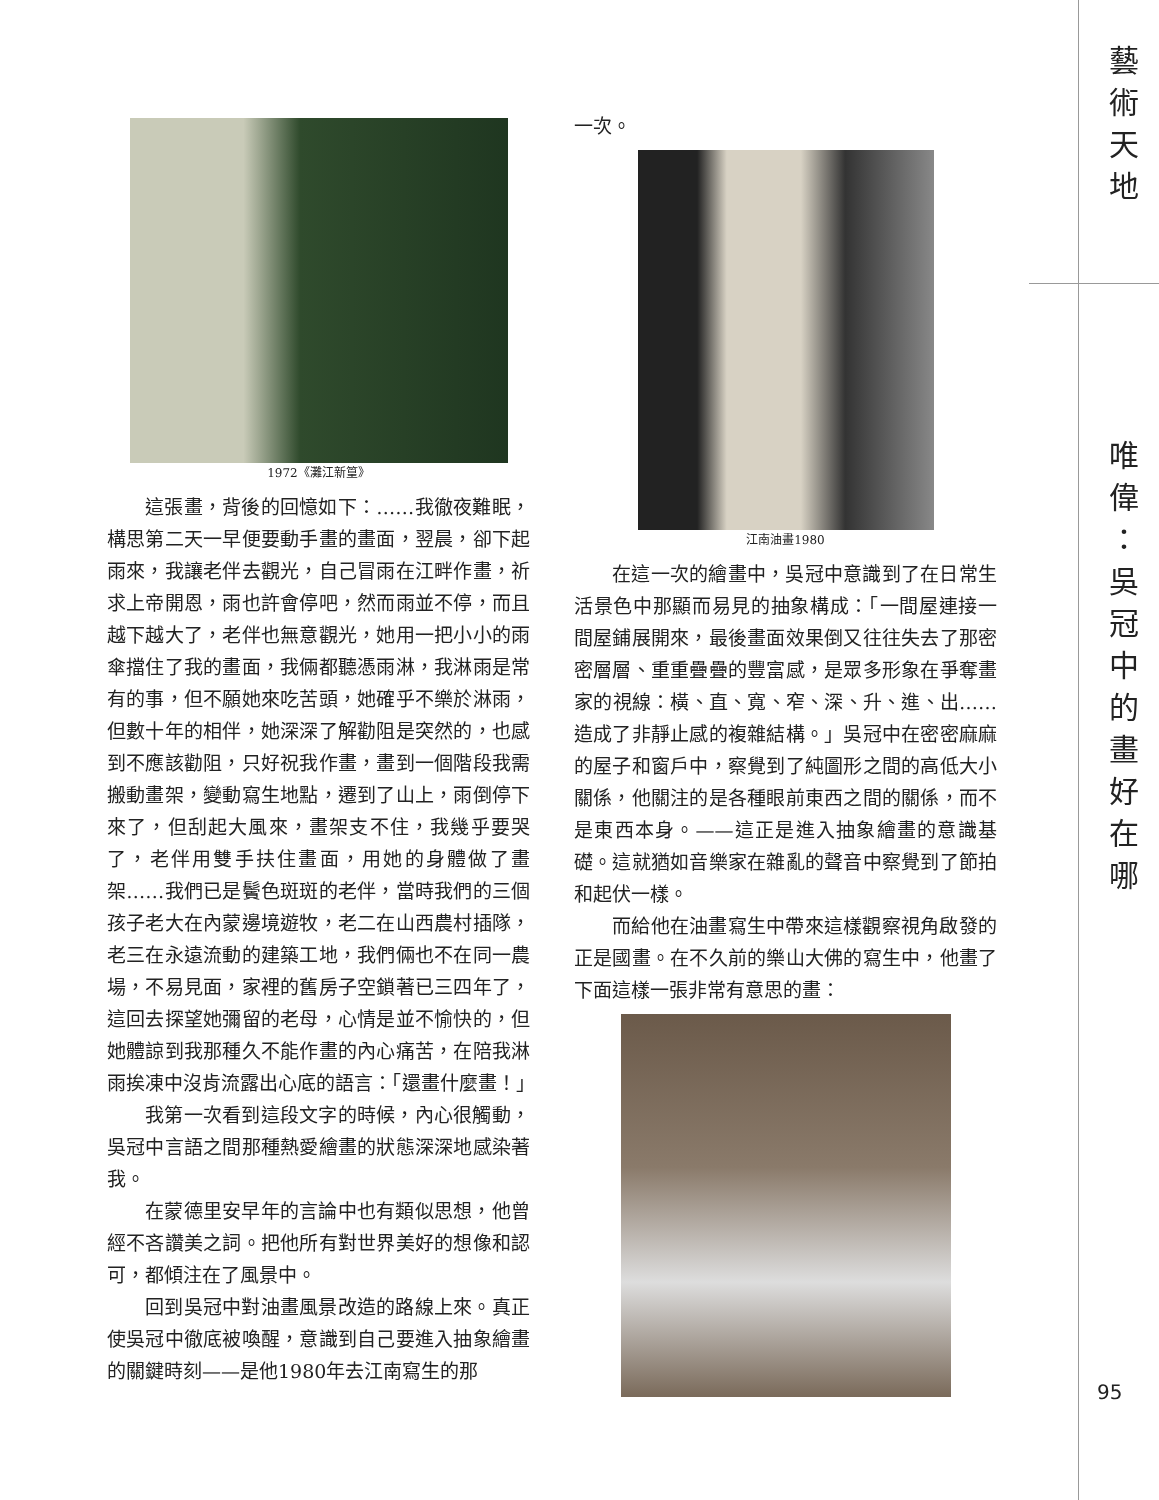1972《灘江新篁》
這張畫，背後的回憶如下：……我徹夜難眠，構思第二天一早便要動手畫的畫面，翌晨，卻下起雨來，我讓老伴去觀光，自己冒雨在江畔作畫，祈求上帝開恩，雨也許會停吧，然而雨並不停，而且越下越大了，老伴也無意觀光，她用一把小小的雨傘擋住了我的畫面，我倆都聽憑雨淋，我淋雨是常有的事，但不願她來吃苦頭，她確乎不樂於淋雨，但數十年的相伴，她深深了解勸阻是突然的，也感到不應該勸阻，只好祝我作畫，畫到一個階段我需搬動畫架，變動寫生地點，遷到了山上，雨倒停下來了，但刮起大風來，畫架支不住，我幾乎要哭了，老伴用雙手扶住畫面，用她的身體做了畫架……我們已是鬢色斑斑的老伴，當時我們的三個孩子老大在內蒙邊境遊牧，老二在山西農村插隊，老三在永遠流動的建築工地，我們倆也不在同一農場，不易見面，家裡的舊房子空鎖著已三四年了，這回去探望她彌留的老母，心情是並不愉快的，但她體諒到我那種久不能作畫的內心痛苦，在陪我淋雨挨凍中沒肯流露出心底的語言：「還畫什麼畫！」
我第一次看到這段文字的時候，內心很觸動，吳冠中言語之間那種熱愛繪畫的狀態深深地感染著我。
在蒙德里安早年的言論中也有類似思想，他曾經不吝讚美之詞。把他所有對世界美好的想像和認可，都傾注在了風景中。
回到吳冠中對油畫風景改造的路線上來。真正使吳冠中徹底被喚醒，意識到自己要進入抽象繪畫的關鍵時刻——是他1980年去江南寫生的那
一次。
江南油畫1980
在這一次的繪畫中，吳冠中意識到了在日常生活景色中那顯而易見的抽象構成：「一間屋連接一間屋鋪展開來，最後畫面效果倒又往往失去了那密密層層、重重疊疊的豐富感，是眾多形象在爭奪畫家的視線：橫、直、寬、窄、深、升、進、出……造成了非靜止感的複雜結構。」吳冠中在密密麻麻的屋子和窗戶中，察覺到了純圖形之間的高低大小關係，他關注的是各種眼前東西之間的關係，而不是東西本身。——這正是進入抽象繪畫的意識基礎。這就猶如音樂家在雜亂的聲音中察覺到了節拍和起伏一樣。
而給他在油畫寫生中帶來這樣觀察視角啟發的正是國畫。在不久前的樂山大佛的寫生中，他畫了下面這樣一張非常有意思的畫：
藝術天地
唯偉：吳冠中的畫好在哪
95